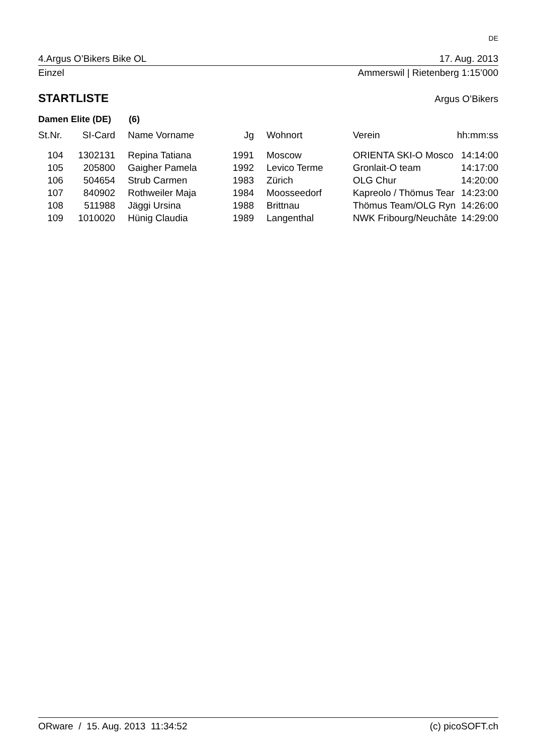DE
4.Argus O’Bikers Bike OL 17. Aug. 2013
Einzel Ammerswil | Rietenberg 1:15’000
STARTLISTE Argus O’Bikers
Damen Elite (DE) (6)
| St.Nr. | SI-Card | Name Vorname | Jg | Wohnort | Verein | hh:mm:ss |
| --- | --- | --- | --- | --- | --- | --- |
| 104 | 1302131 | Repina Tatiana | 1991 | Moscow | ORIENTA SKI-O Mosco | 14:14:00 |
| 105 | 205800 | Gaigher Pamela | 1992 | Levico Terme | Gronlait-O team | 14:17:00 |
| 106 | 504654 | Strub Carmen | 1983 | Zürich | OLG Chur | 14:20:00 |
| 107 | 840902 | Rothweiler Maja | 1984 | Moosseedorf | Kapreolo / Thömus Tear | 14:23:00 |
| 108 | 511988 | Jäggi Ursina | 1988 | Brittnau | Thömus Team/OLG Ryn | 14:26:00 |
| 109 | 1010020 | Hünig Claudia | 1989 | Langenthal | NWK Fribourg/Neuchâte | 14:29:00 |
ORware / 15. Aug. 2013 11:34:52 (c) picoSOFT.ch